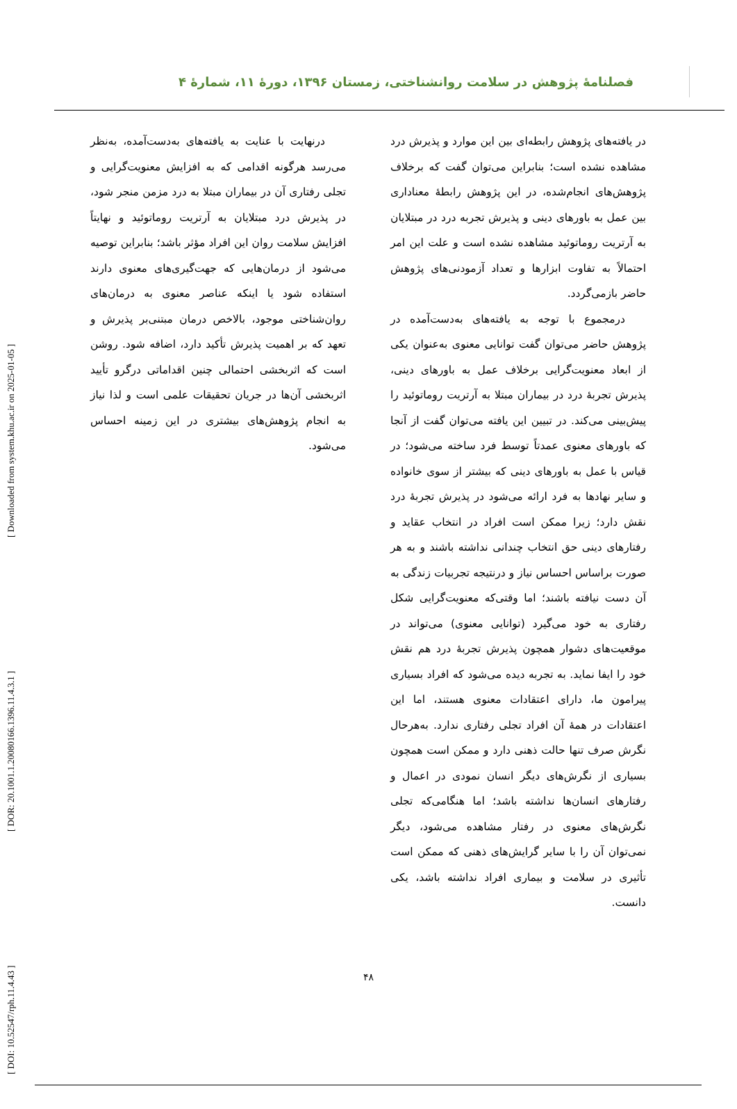[ DOI: 10.52547/rph.11.4.43 ] [ DOR: 20.1001.1.20080166.1396.11.4.3.1 ] [ Downloaded from system.khu.ac.ir on 2025-01-05 ]
فصلنامۀ پژوهش در سلامت روانشناختی، زمستان ۱۳۹۶، دورۀ ۱۱، شمارۀ ۴
در یافته‌های پژوهش رابطه‌ای بین این موارد و پذیرش درد مشاهده نشده است؛ بنابراین می‌توان گفت که برخلاف پژوهش‌های انجام‌شده، در این پژوهش رابطۀ معناداری بین عمل به باورهای دینی و پذیرش تجربه درد در مبتلایان به آرتریت روماتوئید مشاهده نشده است و علت این امر احتمالاً به تفاوت ابزارها و تعداد آزمودنی‌های پژوهش حاضر بازمی‌گردد.
درمجموع با توجه به یافته‌های به‌دست‌آمده در پژوهش حاضر می‌توان گفت توانایی معنوی به‌عنوان یکی از ابعاد معنویت‌گرایی برخلاف عمل به باورهای دینی، پذیرش تجربۀ درد در بیماران مبتلا به آرتریت روماتوئید را پیش‌بینی می‌کند. در تبیین این یافته می‌توان گفت از آنجا که باورهای معنوی عمدتاً توسط فرد ساخته می‌شود؛ در قیاس با عمل به باورهای دینی که بیشتر از سوی خانواده و سایر نهادها به فرد ارائه می‌شود در پذیرش تجربۀ درد نقش دارد؛ زیرا ممکن است افراد در انتخاب عقاید و رفتارهای دینی حق انتخاب چندانی نداشته باشند و به هر صورت براساس احساس نیاز و درنتیجه تجربیات زندگی به آن دست نیافته باشند؛ اما وقتی‌که معنویت‌گرایی شکل رفتاری به خود می‌گیرد (توانایی معنوی) می‌تواند در موقعیت‌های دشوار همچون پذیرش تجربۀ درد هم نقش خود را ایفا نماید. به تجربه دیده می‌شود که افراد بسیاری پیرامون ما، دارای اعتقادات معنوی هستند، اما این اعتقادات در همۀ آن افراد تجلی رفتاری ندارد. به‌هرحال نگرش صرف تنها حالت ذهنی دارد و ممکن است همچون بسیاری از نگرش‌های دیگر انسان نمودی در اعمال و رفتارهای انسان‌ها نداشته باشد؛ اما هنگامی‌که تجلی نگرش‌های معنوی در رفتار مشاهده می‌شود، دیگر نمی‌توان آن را با سایر گرایش‌های ذهنی که ممکن است تأثیری در سلامت و بیماری افراد نداشته باشد، یکی دانست.
درنهایت با عنایت به یافته‌های به‌دست‌آمده، به‌نظر می‌رسد هرگونه اقدامی که به افزایش معنویت‌گرایی و تجلی رفتاری آن در بیماران مبتلا به درد مزمن منجر شود، در پذیرش درد مبتلایان به آرتریت روماتوئید و نهایتاً افزایش سلامت روان این افراد مؤثر باشد؛ بنابراین توصیه می‌شود از درمان‌هایی که جهت‌گیری‌های معنوی دارند استفاده شود یا اینکه عناصر معنوی به درمان‌های روان‌شناختی موجود، بالاخص درمان مبتنی‌بر پذیرش و تعهد که بر اهمیت پذیرش تأکید دارد، اضافه شود. روشن است که اثربخشی احتمالی چنین اقداماتی درگرو تأیید اثربخشی آن‌ها در جریان تحقیقات علمی است و لذا نیاز به انجام پژوهش‌های بیشتری در این زمینه احساس می‌شود.
۴۸